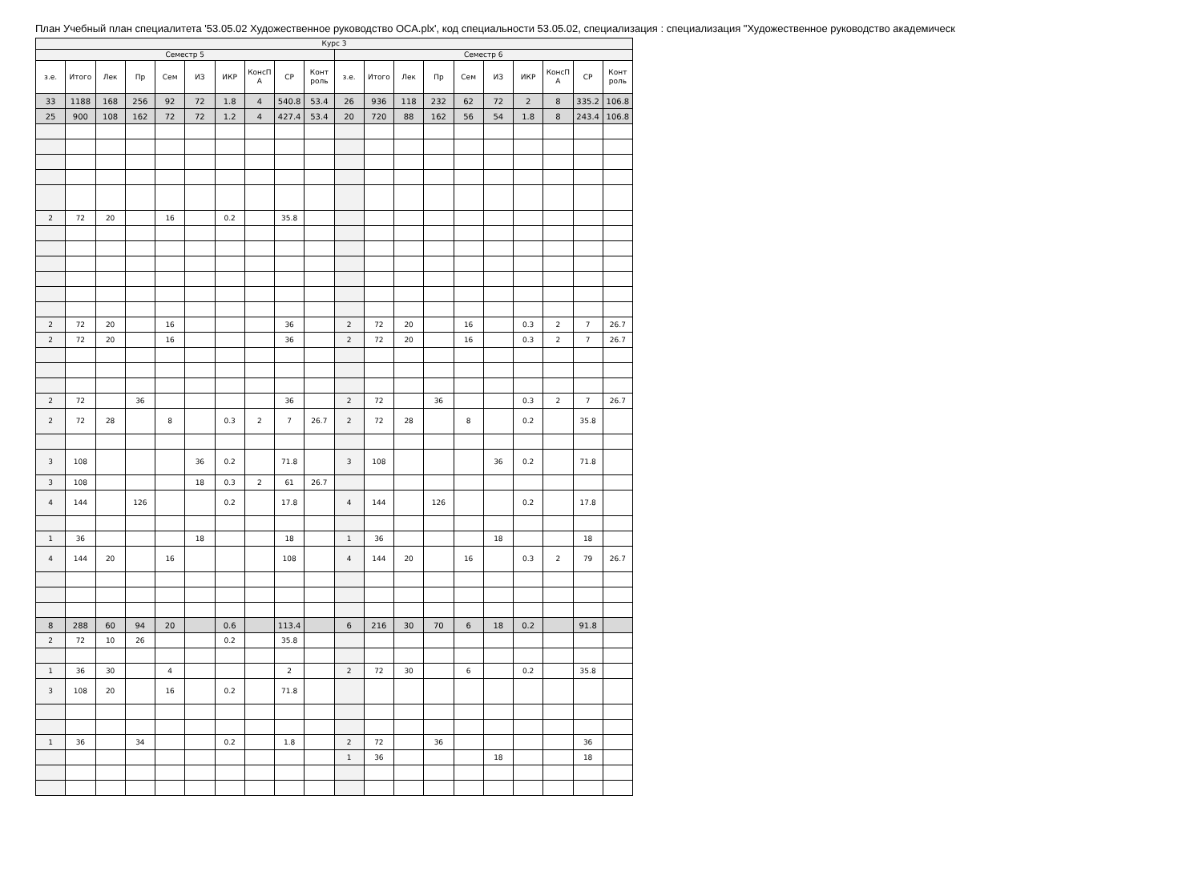План Учебный план специалитета '53.05.02 Художественное руководство ОСА.plx', код специальности 53.05.02, специализация : специализация "Художественное руководство академическ
| Курс 3 | | | | | | | | | | | | | | | | | | | |
| Семестр 5 | | | | | | | | | | Семестр 6 | | | | | | | | | |
| з.е. | Итого | Лек | Пр | Сем | ИЗ | ИКР | КонсП А | СР | Конт роль | з.е. | Итого | Лек | Пр | Сем | ИЗ | ИКР | КонсП А | СР | Конт роль |
| 33 | 1188 | 168 | 256 | 92 | 72 | 1.8 | 4 | 540.8 | 53.4 | 26 | 936 | 118 | 232 | 62 | 72 | 2 | 8 | 335.2 | 106.8 |
| 25 | 900 | 108 | 162 | 72 | 72 | 1.2 | 4 | 427.4 | 53.4 | 20 | 720 | 88 | 162 | 56 | 54 | 1.8 | 8 | 243.4 | 106.8 |
| 2 | 72 | 20 | | 16 | | 0.2 | | 35.8 | | | | | | | | | | | |
| 2 | 72 | 20 | | 16 | | | | 36 | | 2 | 72 | 20 | | 16 | | 0.3 | 2 | 7 | 26.7 |
| 2 | 72 | 20 | | 16 | | | | 36 | | 2 | 72 | 20 | | 16 | | 0.3 | 2 | 7 | 26.7 |
| 2 | 72 | | 36 | | | | | 36 | | 2 | 72 | | 36 | | | 0.3 | 2 | 7 | 26.7 |
| 2 | 72 | 28 | | 8 | | 0.3 | 2 | 7 | 26.7 | 2 | 72 | 28 | | 8 | | 0.2 | | 35.8 | |
| 3 | 108 | | | | 36 | 0.2 | | 71.8 | | 3 | 108 | | | | 36 | 0.2 | | 71.8 | |
| 3 | 108 | | | | 18 | 0.3 | 2 | 61 | 26.7 | | | | | | | | | | |
| 4 | 144 | | 126 | | | 0.2 | | 17.8 | | 4 | 144 | | 126 | | | 0.2 | | 17.8 | |
| 1 | 36 | | | | 18 | | | 18 | | 1 | 36 | | | | 18 | | | 18 | |
| 4 | 144 | 20 | | 16 | | | | 108 | | 4 | 144 | 20 | | 16 | | 0.3 | 2 | 79 | 26.7 |
| 8 | 288 | 60 | 94 | 20 | | 0.6 | | 113.4 | | 6 | 216 | 30 | 70 | 6 | 18 | 0.2 | | 91.8 | |
| 2 | 72 | 10 | 26 | | | 0.2 | | 35.8 | | | | | | | | | | | |
| 1 | 36 | 30 | | 4 | | | | 2 | | 2 | 72 | 30 | | 6 | | 0.2 | | 35.8 | |
| 3 | 108 | 20 | | 16 | | 0.2 | | 71.8 | | | | | | | | | | | |
| 1 | 36 | | 34 | | | 0.2 | | 1.8 | | 2 | 72 | | 36 | | | | | 36 | |
| | | | | | | | | | | 1 | 36 | | | | 18 | | | 18 | |